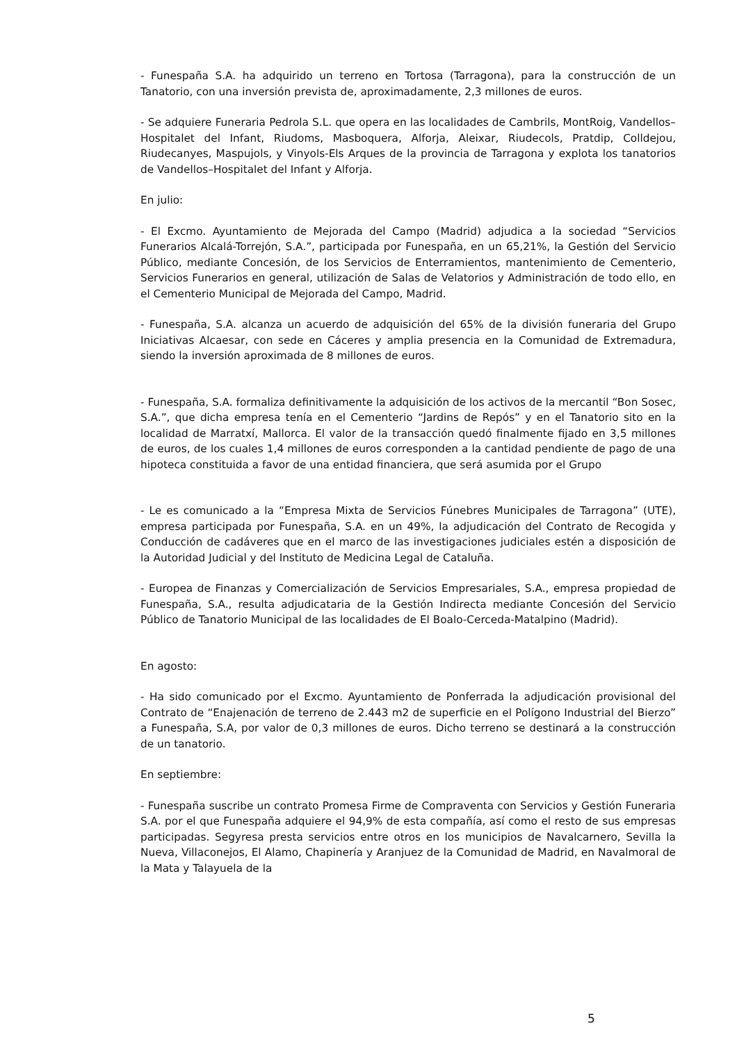- Funespaña S.A. ha adquirido un terreno en Tortosa (Tarragona), para la construcción de un Tanatorio, con una inversión prevista de, aproximadamente, 2,3 millones de euros.
- Se adquiere Funeraria Pedrola S.L. que opera en las localidades de Cambrils, MontRoig, Vandellos–Hospitalet del Infant, Riudoms, Masboquera, Alforja, Aleixar, Riudecols, Pratdip, Colldejou, Riudecanyes, Maspujols, y Vinyols-Els Arques de la provincia de Tarragona y explota los tanatorios de Vandellos–Hospitalet del Infant y Alforja.
En julio:
- El Excmo. Ayuntamiento de Mejorada del Campo (Madrid) adjudica a la sociedad “Servicios Funerarios Alcalá-Torrejón, S.A.”, participada por Funespaña, en un 65,21%, la Gestión del Servicio Público, mediante Concesión, de los Servicios de Enterramientos, mantenimiento de Cementerio, Servicios Funerarios en general, utilización de Salas de Velatorios y Administración de todo ello, en el Cementerio Municipal de Mejorada del Campo, Madrid.
- Funespaña, S.A. alcanza un acuerdo de adquisición del 65% de la división funeraria del Grupo Iniciativas Alcaesar, con sede en Cáceres y amplia presencia en la Comunidad de Extremadura, siendo la inversión aproximada de 8 millones de euros.
- Funespaña, S.A. formaliza definitivamente la adquisición de los activos de la mercantil “Bon Sosec, S.A.”, que dicha empresa tenía en el Cementerio “Jardins de Repós” y en el Tanatorio sito en la localidad de Marratxí, Mallorca. El valor de la transacción quedó finalmente fijado en 3,5 millones de euros, de los cuales 1,4 millones de euros corresponden a la cantidad pendiente de pago de una hipoteca constituida a favor de una entidad financiera, que será asumida por el Grupo
- Le es comunicado a la “Empresa Mixta de Servicios Fúnebres Municipales de Tarragona” (UTE), empresa participada por Funespaña, S.A. en un 49%, la adjudicación del Contrato de Recogida y Conducción de cadáveres que en el marco de las investigaciones judiciales estén a disposición de la Autoridad Judicial y del Instituto de Medicina Legal de Cataluña.
- Europea de Finanzas y Comercialización de Servicios Empresariales, S.A., empresa propiedad de Funespaña, S.A., resulta adjudicataria de la Gestión Indirecta mediante Concesión del Servicio Público de Tanatorio Municipal de las localidades de El Boalo-Cerceda-Matalpino (Madrid).
En agosto:
- Ha sido comunicado por el Excmo. Ayuntamiento de Ponferrada la adjudicación provisional del Contrato de “Enajenación de terreno de 2.443 m2 de superficie en el Polígono Industrial del Bierzo” a Funespaña, S.A, por valor de 0,3 millones de euros. Dicho terreno se destinará a la construcción de un tanatorio.
En septiembre:
- Funespaña suscribe un contrato Promesa Firme de Compraventa con Servicios y Gestión Funeraria S.A. por el que Funespaña adquiere el 94,9% de esta compañía, así como el resto de sus empresas participadas. Segyresa presta servicios entre otros en los municipios de Navalcarnero, Sevilla la Nueva, Villaconejos, El Alamo, Chapinería y Aranjuez de la Comunidad de Madrid, en Navalmoral de la Mata y Talayuela de la
5